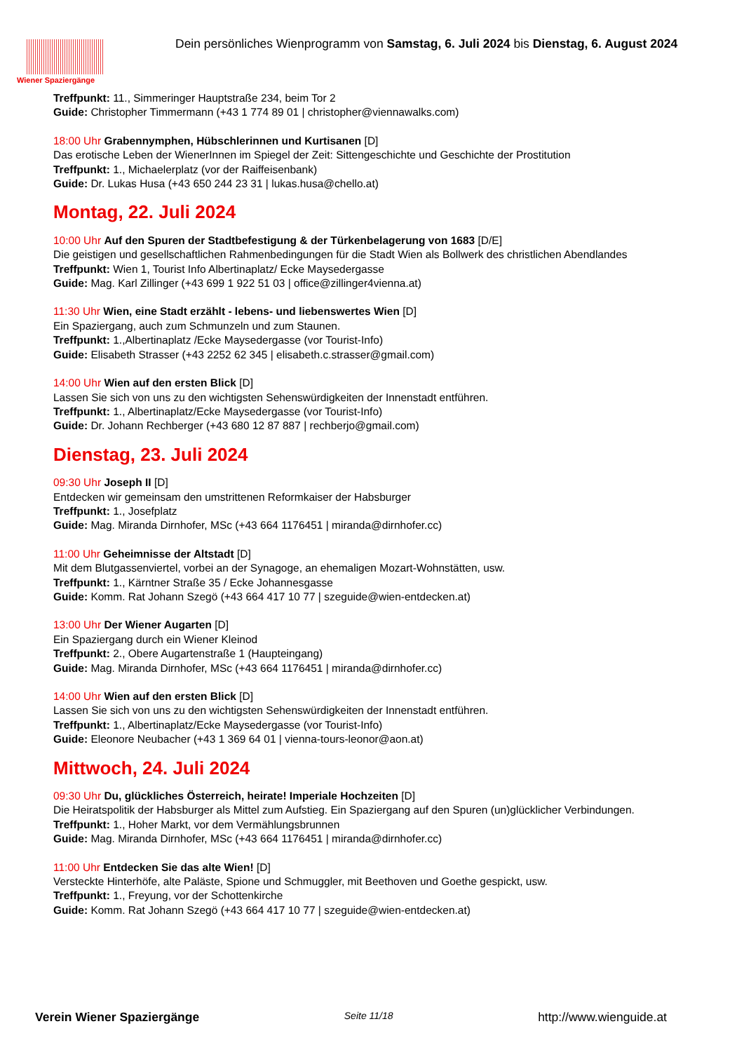Wiener Spaziergänge
Dein persönliches Wienprogramm von Samstag, 6. Juli 2024 bis Dienstag, 6. August 2024
Treffpunkt: 11., Simmeringer Hauptstraße 234, beim Tor 2
Guide: Christopher Timmermann (+43 1 774 89 01 | christopher@viennawalks.com)
18:00 Uhr Grabennymphen, Hübschlerinnen und Kurtisanen [D]
Das erotische Leben der WienerInnen im Spiegel der Zeit: Sittengeschichte und Geschichte der Prostitution
Treffpunkt: 1., Michaelerplatz (vor der Raiffeisenbank)
Guide: Dr. Lukas Husa (+43 650 244 23 31 | lukas.husa@chello.at)
Montag, 22. Juli 2024
10:00 Uhr Auf den Spuren der Stadtbefestigung & der Türkenbelagerung von 1683 [D/E]
Die geistigen und gesellschaftlichen Rahmenbedingungen für die Stadt Wien als Bollwerk des christlichen Abendlandes
Treffpunkt: Wien 1, Tourist Info Albertinaplatz/ Ecke Maysedergasse
Guide: Mag. Karl Zillinger (+43 699 1 922 51 03 | office@zillinger4vienna.at)
11:30 Uhr Wien, eine Stadt erzählt - lebens- und liebenswertes Wien [D]
Ein Spaziergang, auch zum Schmunzeln und zum Staunen.
Treffpunkt: 1.,Albertinaplatz /Ecke Maysedergasse (vor Tourist-Info)
Guide: Elisabeth Strasser (+43 2252 62 345 | elisabeth.c.strasser@gmail.com)
14:00 Uhr Wien auf den ersten Blick [D]
Lassen Sie sich von uns zu den wichtigsten Sehenswürdigkeiten der Innenstadt entführen.
Treffpunkt: 1., Albertinaplatz/Ecke Maysedergasse (vor Tourist-Info)
Guide: Dr. Johann Rechberger (+43 680 12 87 887 | rechberjo@gmail.com)
Dienstag, 23. Juli 2024
09:30 Uhr Joseph II [D]
Entdecken wir gemeinsam den umstrittenen Reformkaiser der Habsburger
Treffpunkt: 1., Josefplatz
Guide: Mag. Miranda Dirnhofer, MSc (+43 664 1176451 | miranda@dirnhofer.cc)
11:00 Uhr Geheimnisse der Altstadt [D]
Mit dem Blutgassenviertel, vorbei an der Synagoge, an ehemaligen Mozart-Wohnstätten, usw.
Treffpunkt: 1., Kärntner Straße 35 / Ecke Johannesgasse
Guide: Komm. Rat Johann Szegö (+43 664 417 10 77 | szeguide@wien-entdecken.at)
13:00 Uhr Der Wiener Augarten [D]
Ein Spaziergang durch ein Wiener Kleinod
Treffpunkt: 2., Obere Augartenstraße 1 (Haupteingang)
Guide: Mag. Miranda Dirnhofer, MSc (+43 664 1176451 | miranda@dirnhofer.cc)
14:00 Uhr Wien auf den ersten Blick [D]
Lassen Sie sich von uns zu den wichtigsten Sehenswürdigkeiten der Innenstadt entführen.
Treffpunkt: 1., Albertinaplatz/Ecke Maysedergasse (vor Tourist-Info)
Guide: Eleonore Neubacher (+43 1 369 64 01 | vienna-tours-leonor@aon.at)
Mittwoch, 24. Juli 2024
09:30 Uhr Du, glückliches Österreich, heirate! Imperiale Hochzeiten [D]
Die Heiratspolitik der Habsburger als Mittel zum Aufstieg. Ein Spaziergang auf den Spuren (un)glücklicher Verbindungen.
Treffpunkt: 1., Hoher Markt, vor dem Vermählungsbrunnen
Guide: Mag. Miranda Dirnhofer, MSc (+43 664 1176451 | miranda@dirnhofer.cc)
11:00 Uhr Entdecken Sie das alte Wien! [D]
Versteckte Hinterhöfe, alte Paläste, Spione und Schmuggler, mit Beethoven und Goethe gespickt, usw.
Treffpunkt: 1., Freyung, vor der Schottenkirche
Guide: Komm. Rat Johann Szegö (+43 664 417 10 77 | szeguide@wien-entdecken.at)
Verein Wiener Spaziergänge Seite 11/18 http://www.wienguide.at